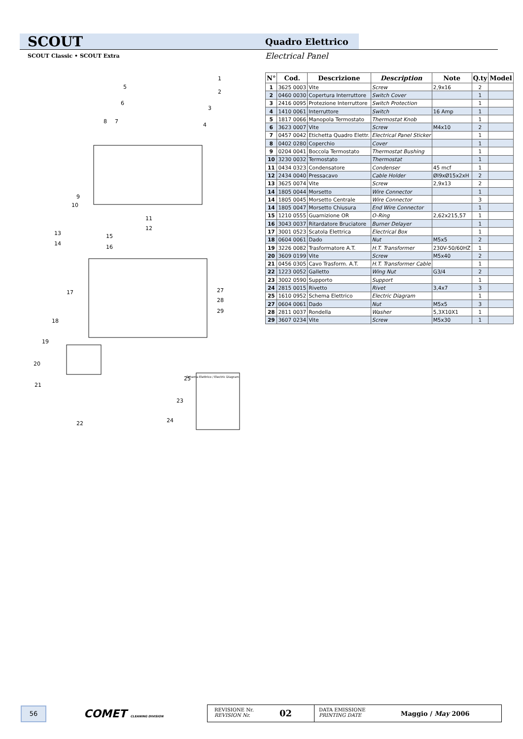SCOUT Quadro Elettrico
SCOUT Classic • SCOUT Extra Electrical Panel
Schema Elettrico / Electric Diagram
1
2
3
4
5
6
8
7
9
10
11
12
13
14
15
16
17
27
28
29
18
19
20
21
25
23
22
24
| N° | Cod. | Descrizione | Description | Note | Q.ty | Model |
| --- | --- | --- | --- | --- | --- | --- |
| 1 | 3625 0003 | Vite | Screw | 2,9x16 | 2 | |
| 2 | 0460 0030 | Copertura Interruttore | Switch Cover | | 1 | |
| 3 | 2416 0095 | Protezione Interruttore | Switch Protection | | 1 | |
| 4 | 1410 0061 | Interruttore | Switch | 16 Amp | 1 | |
| 5 | 1817 0066 | Manopola Termostato | Thermostat Knob | | 1 | |
| 6 | 3623 0007 | Vite | Screw | M4x10 | 2 | |
| 7 | 0457 0042 | Etichetta Quadro Elettr. | Electrical Panel Sticker | | 1 | |
| 8 | 0402 0280 | Coperchio | Cover | | 1 | |
| 9 | 0204 0041 | Boccola Termostato | Thermostat Bushing | | 1 | |
| 10 | 3230 0032 | Termostato | Thermostat | | 1 | |
| 11 | 0434 0323 | Condensatore | Condenser | 45 mcf | 1 | |
| 12 | 2434 0040 | Pressacavo | Cable Holder | ØI9xØ15x2xH | 2 | |
| 13 | 3625 0074 | Vite | Screw | 2,9x13 | 2 | |
| 14 | 1805 0044 | Morsetto | Wire Connector | | 1 | |
| 14 | 1805 0045 | Morsetto Centrale | Wire Connector | | 3 | |
| 14 | 1805 0047 | Morsetto Chiusura | End Wire Connector | | 1 | |
| 15 | 1210 0555 | Guarnizione OR | O-Ring | 2,62x215,57 | 1 | |
| 16 | 3043 0037 | Ritardatore Bruciatore | Burner Delayer | | 1 | |
| 17 | 3001 0523 | Scatola Elettrica | Electrical Box | | 1 | |
| 18 | 0604 0061 | Dado | Nut | M5x5 | 2 | |
| 19 | 3226 0082 | Trasformatore A.T. | H.T. Transformer | 230V-50/60HZ | 1 | |
| 20 | 3609 0199 | Vite | Screw | M5x40 | 2 | |
| 21 | 0456 0305 | Cavo Trasform. A.T. | H.T. Transformer Cable | | 1 | |
| 22 | 1223 0052 | Galletto | Wing Nut | G3/4 | 2 | |
| 23 | 3002 0590 | Supporto | Support | | 1 | |
| 24 | 2815 0015 | Rivetto | Rivet | 3,4x7 | 3 | |
| 25 | 1610 0952 | Schema Elettrico | Electric Diagram | | 1 | |
| 27 | 0604 0061 | Dado | Nut | M5x5 | 3 | |
| 28 | 2811 0037 | Rondella | Washer | 5,3X10X1 | 1 | |
| 29 | 3607 0234 | Vite | Screw | M5x30 | 1 | |
56 COMET CLEANING DIVISION
REVISIONE Nr.
REVISION Nr.
02
DATA EMISSIONE
PRINTING DATE
Maggio / May 2006